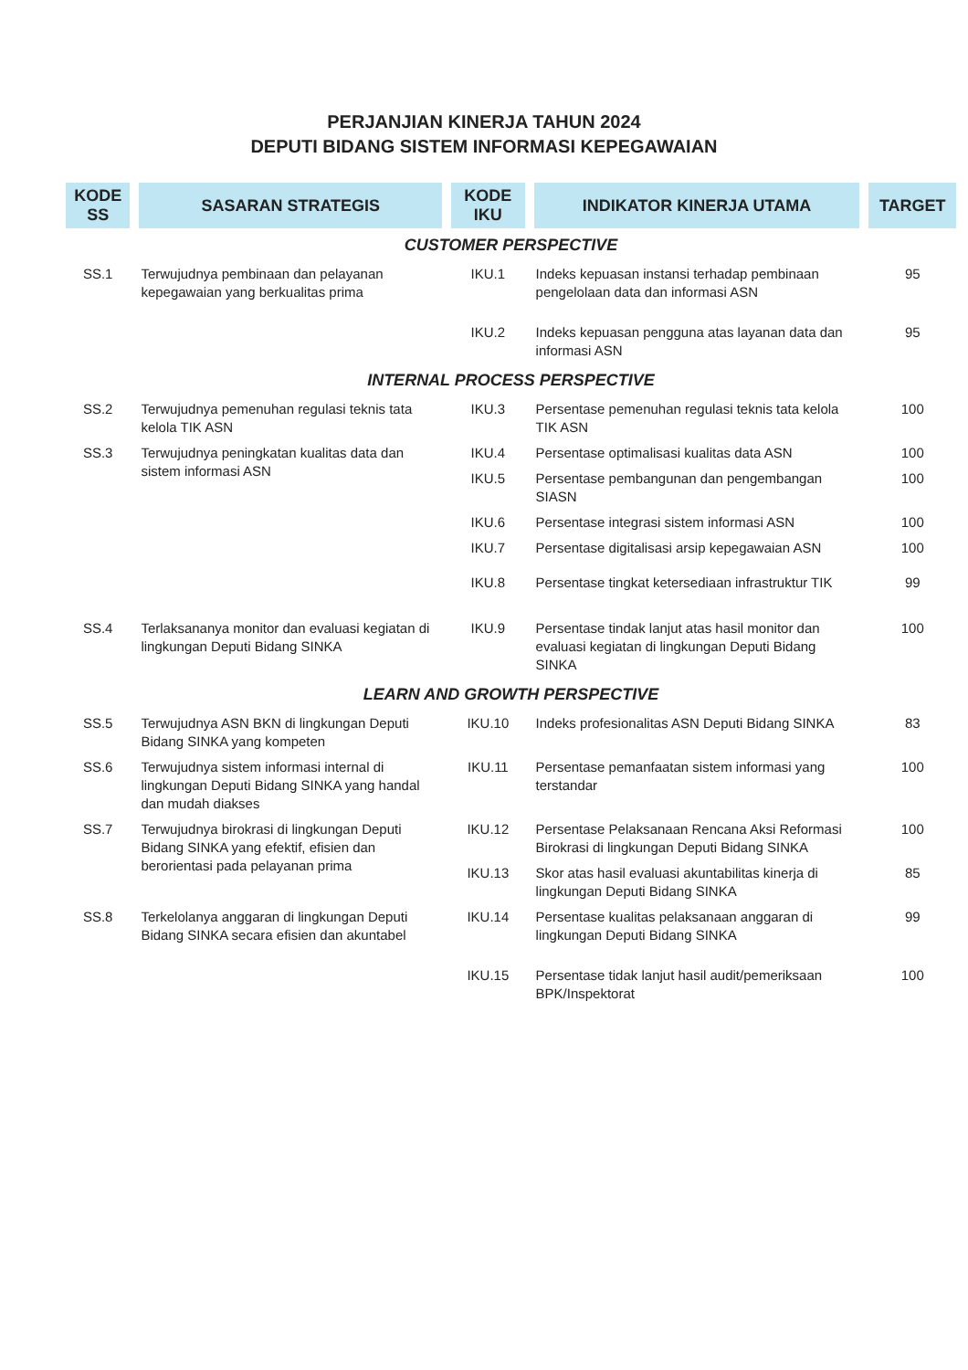PERJANJIAN KINERJA TAHUN 2024
DEPUTI BIDANG SISTEM INFORMASI KEPEGAWAIAN
| KODE SS | SASARAN STRATEGIS | KODE IKU | INDIKATOR KINERJA UTAMA | TARGET |
| --- | --- | --- | --- | --- |
| CUSTOMER PERSPECTIVE | | | | |
| SS.1 | Terwujudnya pembinaan dan pelayanan kepegawaian yang berkualitas prima | IKU.1 | Indeks kepuasan instansi terhadap pembinaan pengelolaan data dan informasi ASN | 95 |
| | | IKU.2 | Indeks kepuasan pengguna atas layanan data dan informasi ASN | 95 |
| INTERNAL PROCESS PERSPECTIVE | | | | |
| SS.2 | Terwujudnya pemenuhan regulasi teknis tata kelola TIK ASN | IKU.3 | Persentase pemenuhan regulasi teknis tata kelola TIK ASN | 100 |
| SS.3 | Terwujudnya peningkatan kualitas data dan sistem informasi ASN | IKU.4 | Persentase optimalisasi kualitas data ASN | 100 |
| | | IKU.5 | Persentase pembangunan dan pengembangan SIASN | 100 |
| | | IKU.6 | Persentase integrasi sistem informasi ASN | 100 |
| | | IKU.7 | Persentase digitalisasi arsip kepegawaian ASN | 100 |
| | | IKU.8 | Persentase tingkat ketersediaan infrastruktur TIK | 99 |
| SS.4 | Terlaksananya monitor dan evaluasi kegiatan di lingkungan Deputi Bidang SINKA | IKU.9 | Persentase tindak lanjut atas hasil monitor dan evaluasi kegiatan di lingkungan Deputi Bidang SINKA | 100 |
| LEARN AND GROWTH PERSPECTIVE | | | | |
| SS.5 | Terwujudnya ASN BKN di lingkungan Deputi Bidang SINKA yang kompeten | IKU.10 | Indeks profesionalitas ASN Deputi Bidang SINKA | 83 |
| SS.6 | Terwujudnya sistem informasi internal di lingkungan Deputi Bidang SINKA yang handal dan mudah diakses | IKU.11 | Persentase pemanfaatan sistem informasi yang terstandar | 100 |
| SS.7 | Terwujudnya birokrasi di lingkungan Deputi Bidang SINKA yang efektif, efisien dan berorientasi pada pelayanan prima | IKU.12 | Persentase Pelaksanaan Rencana Aksi Reformasi Birokrasi di lingkungan Deputi Bidang SINKA | 100 |
| | | IKU.13 | Skor atas hasil evaluasi akuntabilitas kinerja di lingkungan Deputi Bidang SINKA | 85 |
| SS.8 | Terkelolanya anggaran di lingkungan Deputi Bidang SINKA secara efisien dan akuntabel | IKU.14 | Persentase kualitas pelaksanaan anggaran di lingkungan Deputi Bidang SINKA | 99 |
| | | IKU.15 | Persentase tidak lanjut hasil audit/pemeriksaan BPK/Inspektorat | 100 |